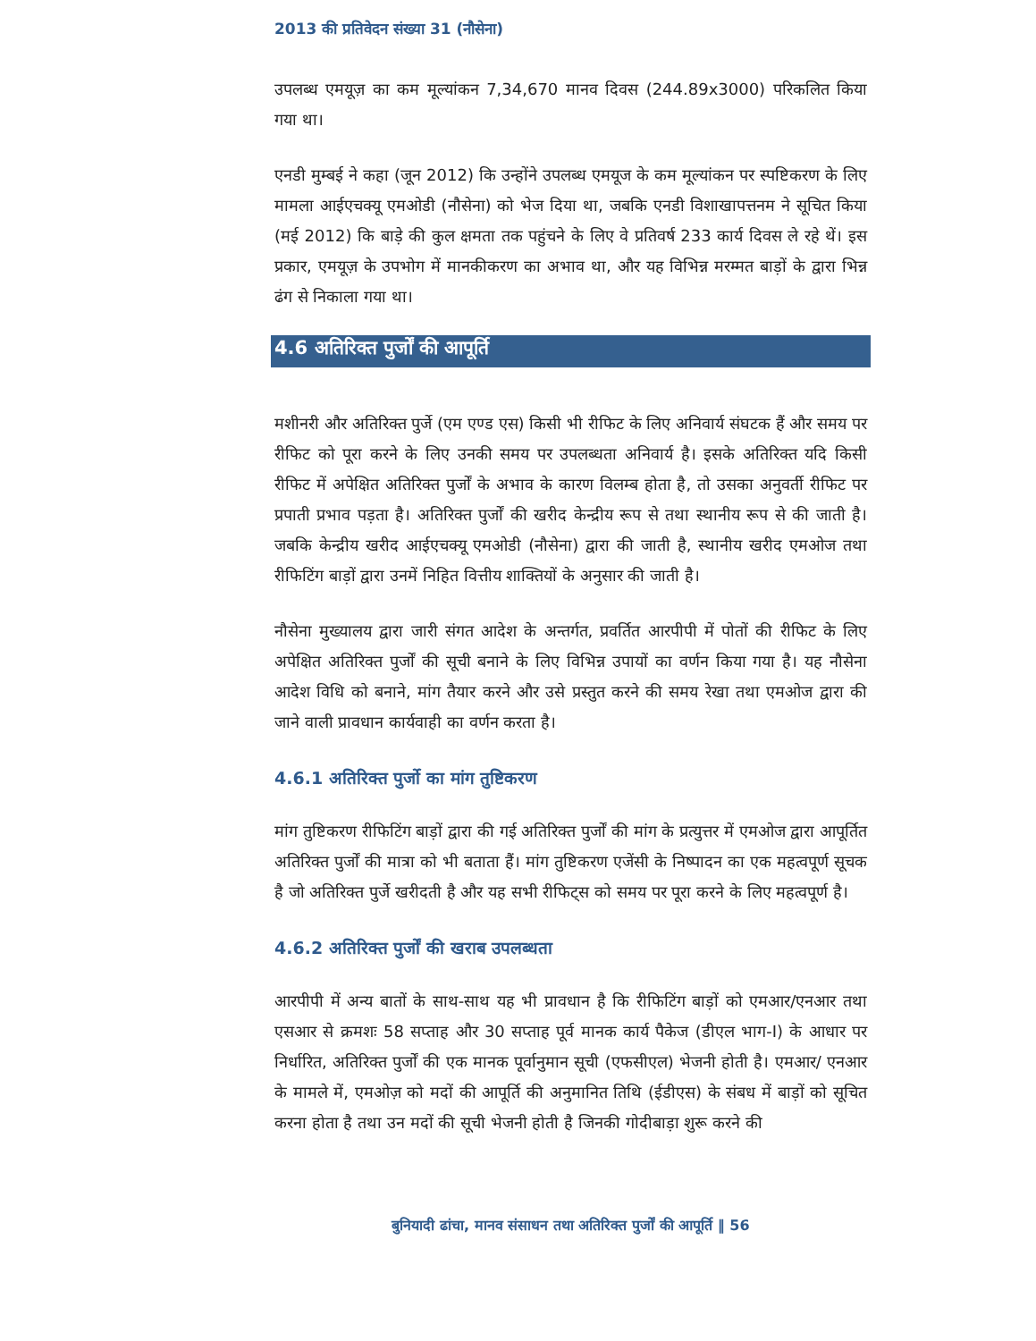2013 की प्रतिवेदन संख्या 31 (नौसेना)
उपलब्ध एमयूज़ का कम मूल्यांकन 7,34,670 मानव दिवस (244.89x3000) परिकलित किया गया था।
एनडी मुम्बई ने कहा (जून 2012) कि उन्होंने उपलब्ध एमयूज के कम मूल्यांकन पर स्पष्टिकरण के लिए मामला आईएचक्यू एमओडी (नौसेना) को भेज दिया था, जबकि एनडी विशाखापत्तनम ने सूचित किया (मई 2012) कि बाड़े की कुल क्षमता तक पहुंचने के लिए वे प्रतिवर्ष 233 कार्य दिवस ले रहे थें। इस प्रकार, एमयूज़ के उपभोग में मानकीकरण का अभाव था, और यह विभिन्न मरम्मत बाड़ों के द्वारा भिन्न ढंग से निकाला गया था।
4.6 अतिरिक्त पुर्जों की आपूर्ति
मशीनरी और अतिरिक्त पुर्जे (एम एण्ड एस) किसी भी रीफिट के लिए अनिवार्य संघटक हैं और समय पर रीफिट को पूरा करने के लिए उनकी समय पर उपलब्धता अनिवार्य है। इसके अतिरिक्त यदि किसी रीफिट में अपेक्षित अतिरिक्त पुर्जों के अभाव के कारण विलम्ब होता है, तो उसका अनुवर्ती रीफिट पर प्रपाती प्रभाव पड़ता है। अतिरिक्त पुर्जों की खरीद केन्द्रीय रूप से तथा स्थानीय रूप से की जाती है। जबकि केन्द्रीय खरीद आईएचक्यू एमओडी (नौसेना) द्वारा की जाती है, स्थानीय खरीद एमओज तथा रीफिटिंग बाड़ों द्वारा उनमें निहित वित्तीय शाक्तियों के अनुसार की जाती है।
नौसेना मुख्यालय द्वारा जारी संगत आदेश के अन्तर्गत, प्रवर्तित आरपीपी में पोतों की रीफिट के लिए अपेक्षित अतिरिक्त पुर्जों की सूची बनाने के लिए विभिन्न उपायों का वर्णन किया गया है। यह नौसेना आदेश विधि को बनाने, मांग तैयार करने और उसे प्रस्तुत करने की समय रेखा तथा एमओज द्वारा की जाने वाली प्रावधान कार्यवाही का वर्णन करता है।
4.6.1 अतिरिक्त पुर्जो का मांग तुष्टिकरण
मांग तुष्टिकरण रीफिटिंग बाड़ों द्वारा की गई अतिरिक्त पुर्जों की मांग के प्रत्युत्तर में एमओज द्वारा आपूर्तित अतिरिक्त पुर्जों की मात्रा को भी बताता हैं। मांग तुष्टिकरण एजेंसी के निष्पादन का एक महत्वपूर्ण सूचक है जो अतिरिक्त पुर्जे खरीदती है और यह सभी रीफिट्स को समय पर पूरा करने के लिए महत्वपूर्ण है।
4.6.2 अतिरिक्त पुर्जों की खराब उपलब्धता
आरपीपी में अन्य बातों के साथ-साथ यह भी प्रावधान है कि रीफिटिंग बाड़ों को एमआर/एनआर तथा एसआर से क्रमशः 58 सप्ताह और 30 सप्ताह पूर्व मानक कार्य पैकेज (डीएल भाग-I) के आधार पर निर्धारित, अतिरिक्त पुर्जों की एक मानक पूर्वानुमान सूची (एफसीएल) भेजनी होती है। एमआर/ एनआर के मामले में, एमओज़ को मदों की आपूर्ति की अनुमानित तिथि (ईडीएस) के संबध में बाड़ों को सूचित करना होता है तथा उन मदों की सूची भेजनी होती है जिनकी गोदीबाड़ा शुरू करने की
बुनियादी ढांचा, मानव संसाधन तथा अतिरिक्त पुर्जों की आपूर्ति ‖ 56